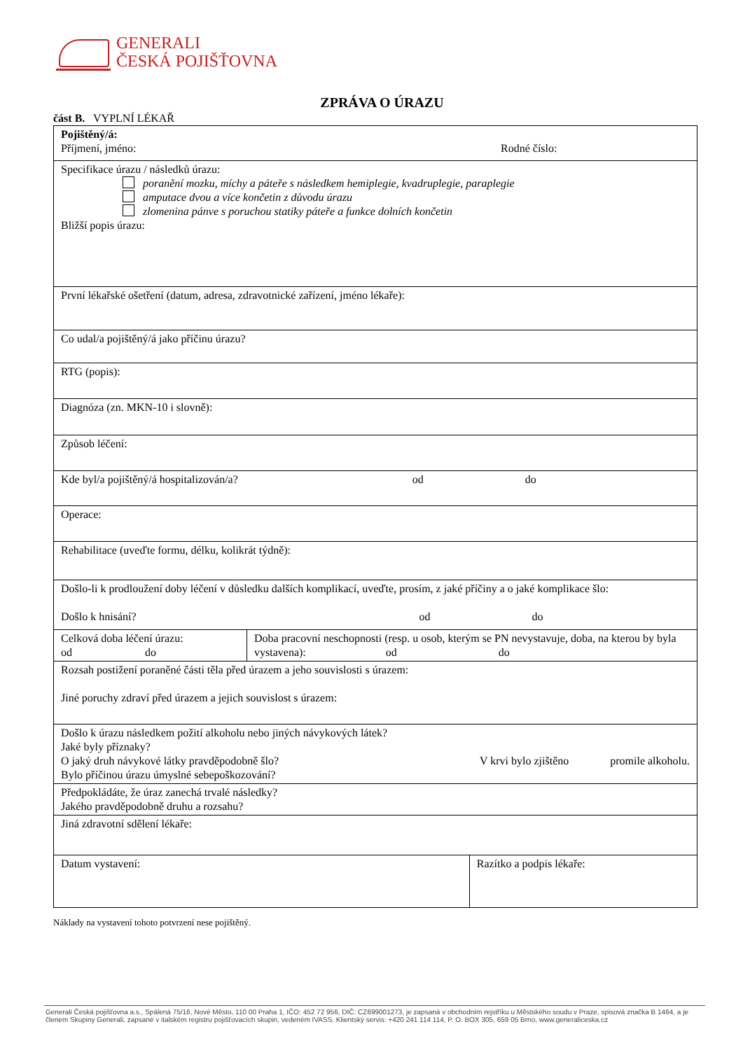GENERALI
ČESKÁ POJIŠŤOVNA
ZPRÁVA O ÚRAZU
část B. VYPLNÍ LÉKAŘ
| Pojištěný/á: Příjmení, jméno: Rodné číslo: | | |
| Specifikace úrazu / následků úrazu: poranění mozku, míchy a páteře s následkem hemiplegie, kvadruplegie, paraplegie amputace dvou a více končetin z důvodu úrazu zlomenina pánve s poruchou statiky páteře a funkce dolních končetin Bližší popis úrazu: | | |
| První lékařské ošetření (datum, adresa, zdravotnické zařízení, jméno lékaře): | | |
| Co udal/a pojištěný/á jako příčinu úrazu? | | |
| RTG (popis): | | |
| Diagnóza (zn. MKN-10 i slovně): | | |
| Způsob léčení: | | |
| Kde byl/a pojištěný/á hospitalizován/a? od do | | |
| Operace: | | |
| Rehabilitace (uveďte formu, délku, kolikrát týdně): | | |
| Došlo-li k prodloužení doby léčení v důsledku dalších komplikací, uveďte, prosím, z jaké příčiny a o jaké komplikace šlo: Došlo k hnisání? od do | | |
| Celková doba léčení úrazu: od do | Doba pracovní neschopnosti (resp. u osob, kterým se PN nevystavuje, doba, na kterou by byla vystavena): od do | |
| Rozsah postižení poraněné části těla před úrazem a jeho souvislosti s úrazem: Jiné poruchy zdraví před úrazem a jejich souvislost s úrazem: | | |
| Došlo k úrazu následkem požití alkoholu nebo jiných návykových látek? Jaké byly příznaky? O jaký druh návykové látky pravděpodobně šlo? V krvi bylo zjištěno promile alkoholu. Bylo příčinou úrazu úmyslné sebepoškozování? | | |
| Předpokládáte, že úraz zanechá trvalé následky? Jakého pravděpodobně druhu a rozsahu? | | |
| Jiná zdravotní sdělení lékaře: | | |
| Datum vystavení: | | Razítko a podpis lékaře: |
Náklady na vystavení tohoto potvrzení nese pojištěný.
Generali Česká pojišťovna a.s., Spálená 75/16, Nové Město, 110 00 Praha 1, IČO: 452 72 956, DIČ: CZ699001273, je zapsaná v obchodním rejstříku u Městského soudu v Praze, spisová značka B 1464, a je členem Skupiny Generali, zapsané v italském registru pojišťovacích skupin, vedeném IVASS. Klientský servis: +420 241 114 114, P. O. BOX 305, 659 05 Brno, www.generaliceska.cz